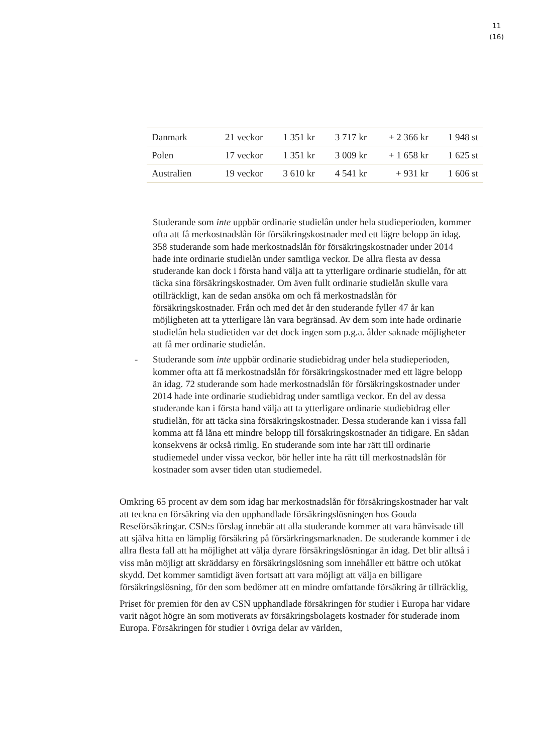11
(16)
| Danmark | 21 veckor | 1 351 kr | 3 717 kr | + 2 366 kr | 1 948 st |
| Polen | 17 veckor | 1 351 kr | 3 009 kr | + 1 658 kr | 1 625 st |
| Australien | 19 veckor | 3 610 kr | 4 541 kr | + 931 kr | 1 606 st |
Studerande som inte uppbär ordinarie studielån under hela studieperioden, kommer ofta att få merkostnadslån för försäkringskostnader med ett lägre belopp än idag. 358 studerande som hade merkostnadslån för försäkringskostnader under 2014 hade inte ordinarie studielån under samtliga veckor. De allra flesta av dessa studerande kan dock i första hand välja att ta ytterligare ordinarie studielån, för att täcka sina försäkringskostnader. Om även fullt ordinarie studielån skulle vara otillräckligt, kan de sedan ansöka om och få merkostnadslån för försäkringskostnader. Från och med det år den studerande fyller 47 år kan möjligheten att ta ytterligare lån vara begränsad. Av dem som inte hade ordinarie studielån hela studietiden var det dock ingen som p.g.a. ålder saknade möjligheter att få mer ordinarie studielån.
- Studerande som inte uppbär ordinarie studiebidrag under hela studieperioden, kommer ofta att få merkostnadslån för försäkringskostnader med ett lägre belopp än idag. 72 studerande som hade merkostnadslån för försäkringskostnader under 2014 hade inte ordinarie studiebidrag under samtliga veckor. En del av dessa studerande kan i första hand välja att ta ytterligare ordinarie studiebidrag eller studielån, för att täcka sina försäkringskostnader. Dessa studerande kan i vissa fall komma att få låna ett mindre belopp till försäkringskostnader än tidigare. En sådan konsekvens är också rimlig. En studerande som inte har rätt till ordinarie studiemedel under vissa veckor, bör heller inte ha rätt till merkostnadslån för kostnader som avser tiden utan studiemedel.
Omkring 65 procent av dem som idag har merkostnadslån för försäkringskostnader har valt att teckna en försäkring via den upphandlade försäkringslösningen hos Gouda Reseförsäkringar. CSN:s förslag innebär att alla studerande kommer att vara hänvisade till att själva hitta en lämplig försäkring på försärkringsmarknaden. De studerande kommer i de allra flesta fall att ha möjlighet att välja dyrare försäkringslösningar än idag. Det blir alltså i viss mån möjligt att skräddarsy en försäkringslösning som innehåller ett bättre och utökat skydd. Det kommer samtidigt även fortsatt att vara möjligt att välja en billigare försäkringslösning, för den som bedömer att en mindre omfattande försäkring är tillräcklig,
Priset för premien för den av CSN upphandlade försäkringen för studier i Europa har vidare varit något högre än som motiverats av försäkringsbolagets kostnader för studerade inom Europa. Försäkringen för studier i övriga delar av världen,